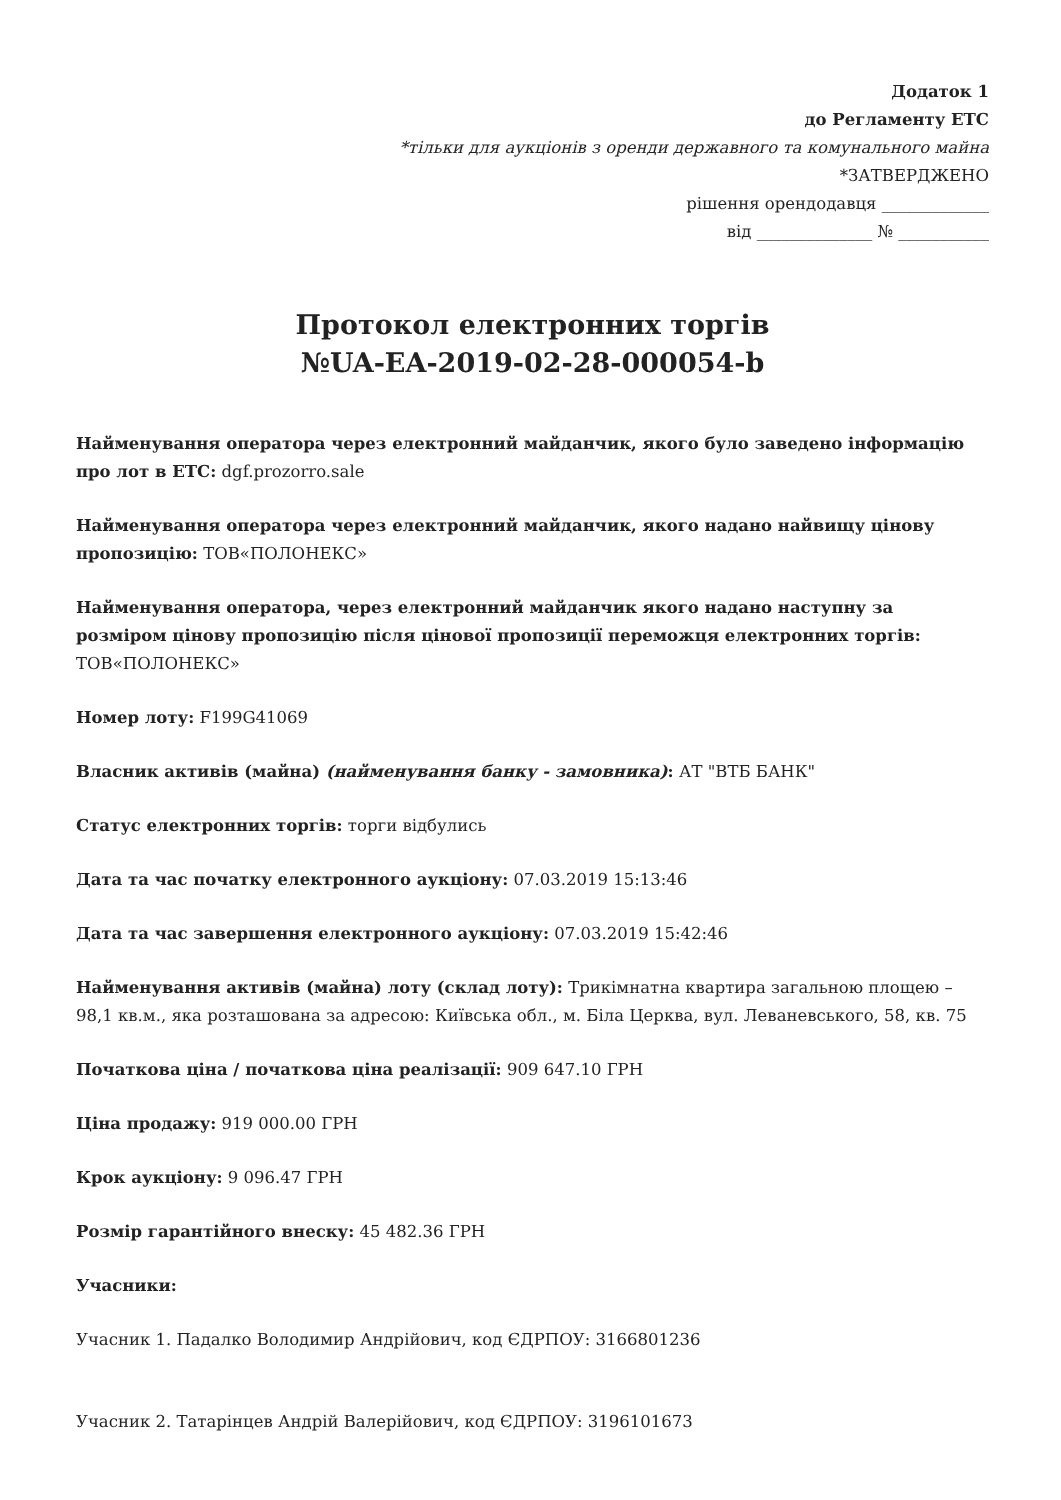Додаток 1
до Регламенту ЕТС
*тільки для аукціонів з оренди державного та комунального майна
*ЗАТВЕРДЖЕНО
рішення орендодавця _____________
від ______________ № ___________
Протокол електронних торгів
№UA-EA-2019-02-28-000054-b
Найменування оператора через електронний майданчик, якого було заведено інформацію про лот в ЕТС: dgf.prozorro.sale
Найменування оператора через електронний майданчик, якого надано найвищу цінову пропозицію: ТОВ«ПОЛОНЕКС»
Найменування оператора, через електронний майданчик якого надано наступну за розміром цінову пропозицію після цінової пропозиції переможця електронних торгів: ТОВ«ПОЛОНЕКС»
Номер лоту: F199G41069
Власник активів (майна) (найменування банку - замовника): АТ "ВТБ БАНК"
Статус електронних торгів: торги відбулись
Дата та час початку електронного аукціону: 07.03.2019 15:13:46
Дата та час завершення електронного аукціону: 07.03.2019 15:42:46
Найменування активів (майна) лоту (склад лоту): Трикімнатна квартира загальною площею – 98,1 кв.м., яка розташована за адресою: Київська обл., м. Біла Церква, вул. Леваневського, 58, кв. 75
Початкова ціна / початкова ціна реалізації: 909 647.10 ГРН
Ціна продажу: 919 000.00 ГРН
Крок аукціону: 9 096.47 ГРН
Розмір гарантійного внеску: 45 482.36 ГРН
Учасники:
Учасник 1. Падалко Володимир Андрійович, код ЄДРПОУ: 3166801236
Учасник 2. Татарінцев Андрій Валерійович, код ЄДРПОУ: 3196101673